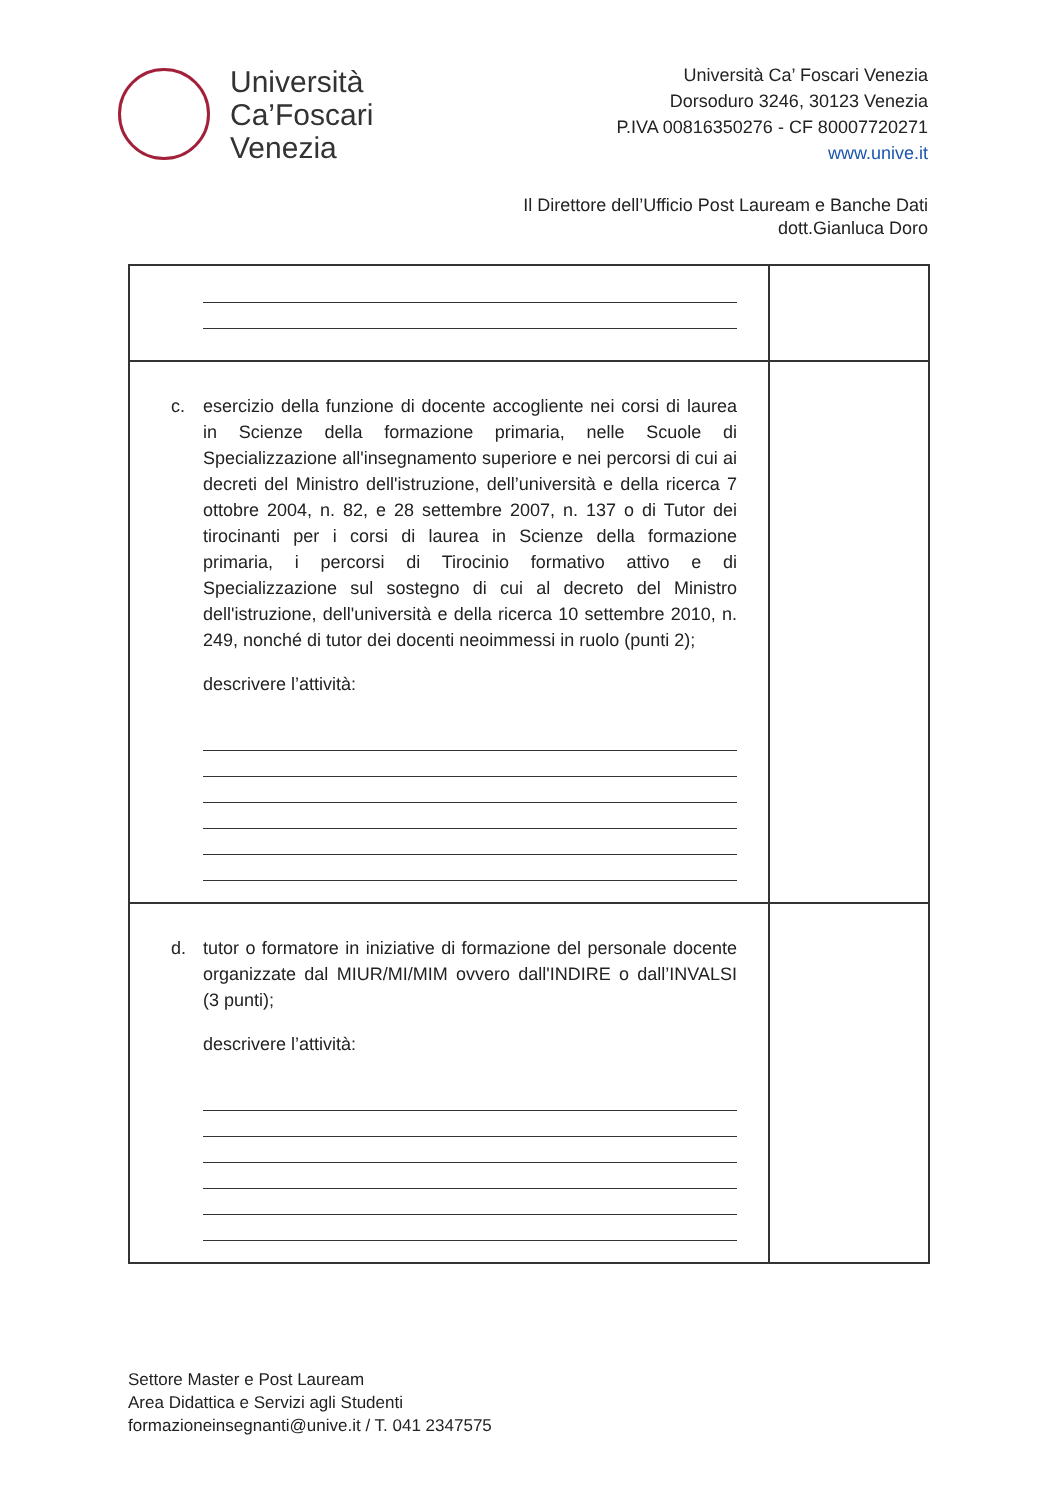Università
Ca’Foscari
Venezia
Università Ca’ Foscari Venezia
Dorsoduro 3246, 30123 Venezia
P.IVA 00816350276 - CF 80007720271
www.unive.it
Il Direttore dell’Ufficio Post Lauream e Banche Dati
dott.Gianluca Doro
| c. esercizio della funzione di docente accogliente nei corsi di laurea in Scienze della formazione primaria, nelle Scuole di Specializzazione all'insegnamento superiore e nei percorsi di cui ai decreti del Ministro dell'istruzione, dell’università e della ricerca 7 ottobre 2004, n. 82, e 28 settembre 2007, n. 137 o di Tutor dei tirocinanti per i corsi di laurea in Scienze della formazione primaria, i percorsi di Tirocinio formativo attivo e di Specializzazione sul sostegno di cui al decreto del Ministro dell'istruzione, dell'università e della ricerca 10 settembre 2010, n. 249, nonché di tutor dei docenti neoimmessi in ruolo (punti 2); descrivere l’attività: | |
| d. tutor o formatore in iniziative di formazione del personale docente organizzate dal MIUR/MI/MIM ovvero dall'INDIRE o dall’INVALSI (3 punti); descrivere l’attività: | |
Settore Master e Post Lauream
Area Didattica e Servizi agli Studenti
formazioneinsegnanti@unive.it / T. 041 2347575